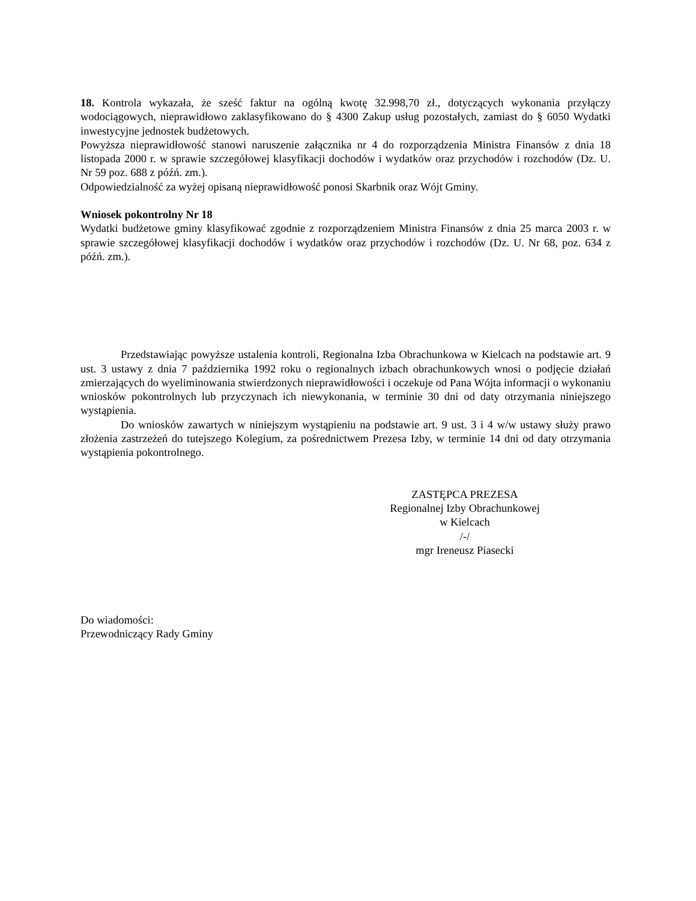18. Kontrola wykazała, że sześć faktur na ogólną kwotę 32.998,70 zł., dotyczących wykonania przyłączy wodociągowych, nieprawidłowo zaklasyfikowano do § 4300 Zakup usług pozostałych, zamiast do § 6050 Wydatki inwestycyjne jednostek budżetowych.
Powyższa nieprawidłowość stanowi naruszenie załącznika nr 4 do rozporządzenia Ministra Finansów z dnia 18 listopada 2000 r. w sprawie szczegółowej klasyfikacji dochodów i wydatków oraz przychodów i rozchodów (Dz. U. Nr 59 poz. 688 z późń. zm.).
Odpowiedzialność za wyżej opisaną nieprawidłowość ponosi Skarbnik oraz Wójt Gminy.
Wniosek pokontrolny Nr 18
Wydatki budżetowe gminy klasyfikować zgodnie z rozporządzeniem Ministra Finansów z dnia 25 marca 2003 r. w sprawie szczegółowej klasyfikacji dochodów i wydatków oraz przychodów i rozchodów (Dz. U. Nr 68, poz. 634 z późń. zm.).
Przedstawiając powyższe ustalenia kontroli, Regionalna Izba Obrachunkowa w Kielcach na podstawie art. 9 ust. 3 ustawy z dnia 7 października 1992 roku o regionalnych izbach obrachunkowych wnosi o podjęcie działań zmierzających do wyeliminowania stwierdzonych nieprawidłowości i oczekuje od Pana Wójta informacji o wykonaniu wniosków pokontrolnych lub przyczynach ich niewykonania, w terminie 30 dni od daty otrzymania niniejszego wystąpienia.
Do wniosków zawartych w niniejszym wystąpieniu na podstawie art. 9 ust. 3 i 4 w/w ustawy służy prawo złożenia zastrzeżeń do tutejszego Kolegium, za pośrednictwem Prezesa Izby, w terminie 14 dni od daty otrzymania wystąpienia pokontrolnego.
ZASTĘPCA PREZESA
Regionalnej Izby Obrachunkowej
w Kielcach
/-/
mgr Ireneusz Piasecki
Do wiadomości:
Przewodniczący Rady Gminy